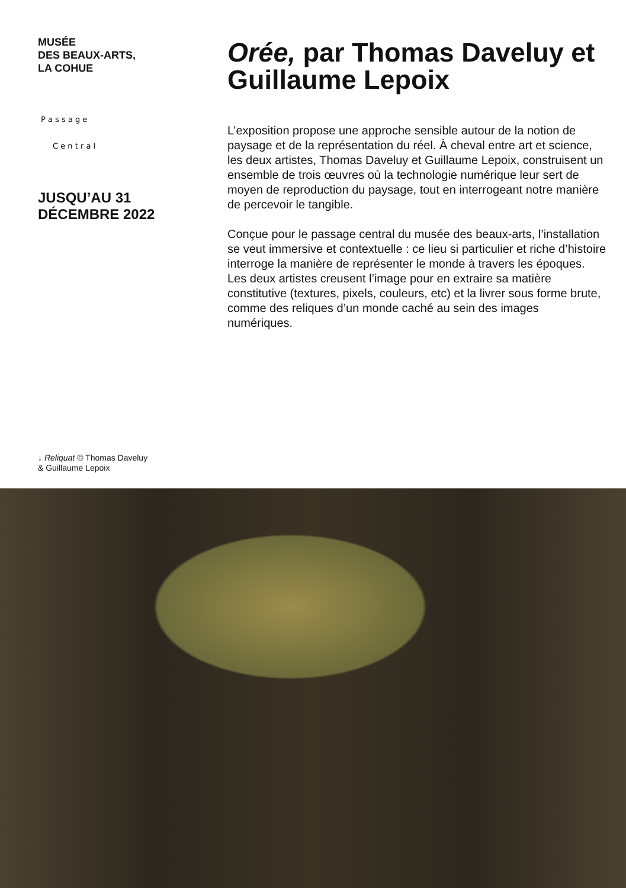MUSÉE
DES BEAUX-ARTS,
LA COHUE
P a s s a g e
C e n t r a l
JUSQU’AU 31
DÉCEMBRE 2022
Orée, par Thomas Daveluy et Guillaume Lepoix
L’exposition propose une approche sensible autour de la notion de paysage et de la représentation du réel. À cheval entre art et science, les deux artistes, Thomas Daveluy et Guillaume Lepoix, construisent un ensemble de trois œuvres où la technologie numérique leur sert de moyen de reproduction du paysage, tout en interrogeant notre manière de percevoir le tangible.
Conçue pour le passage central du musée des beaux-arts, l’installation se veut immersive et contextuelle : ce lieu si particulier et riche d’histoire interroge la manière de représenter le monde à travers les époques. Les deux artistes creusent l’image pour en extraire sa matière constitutive (textures, pixels, couleurs, etc) et la livrer sous forme brute, comme des reliques d’un monde caché au sein des images numériques.
↓ Reliquat © Thomas Daveluy
& Guillaume Lepoix